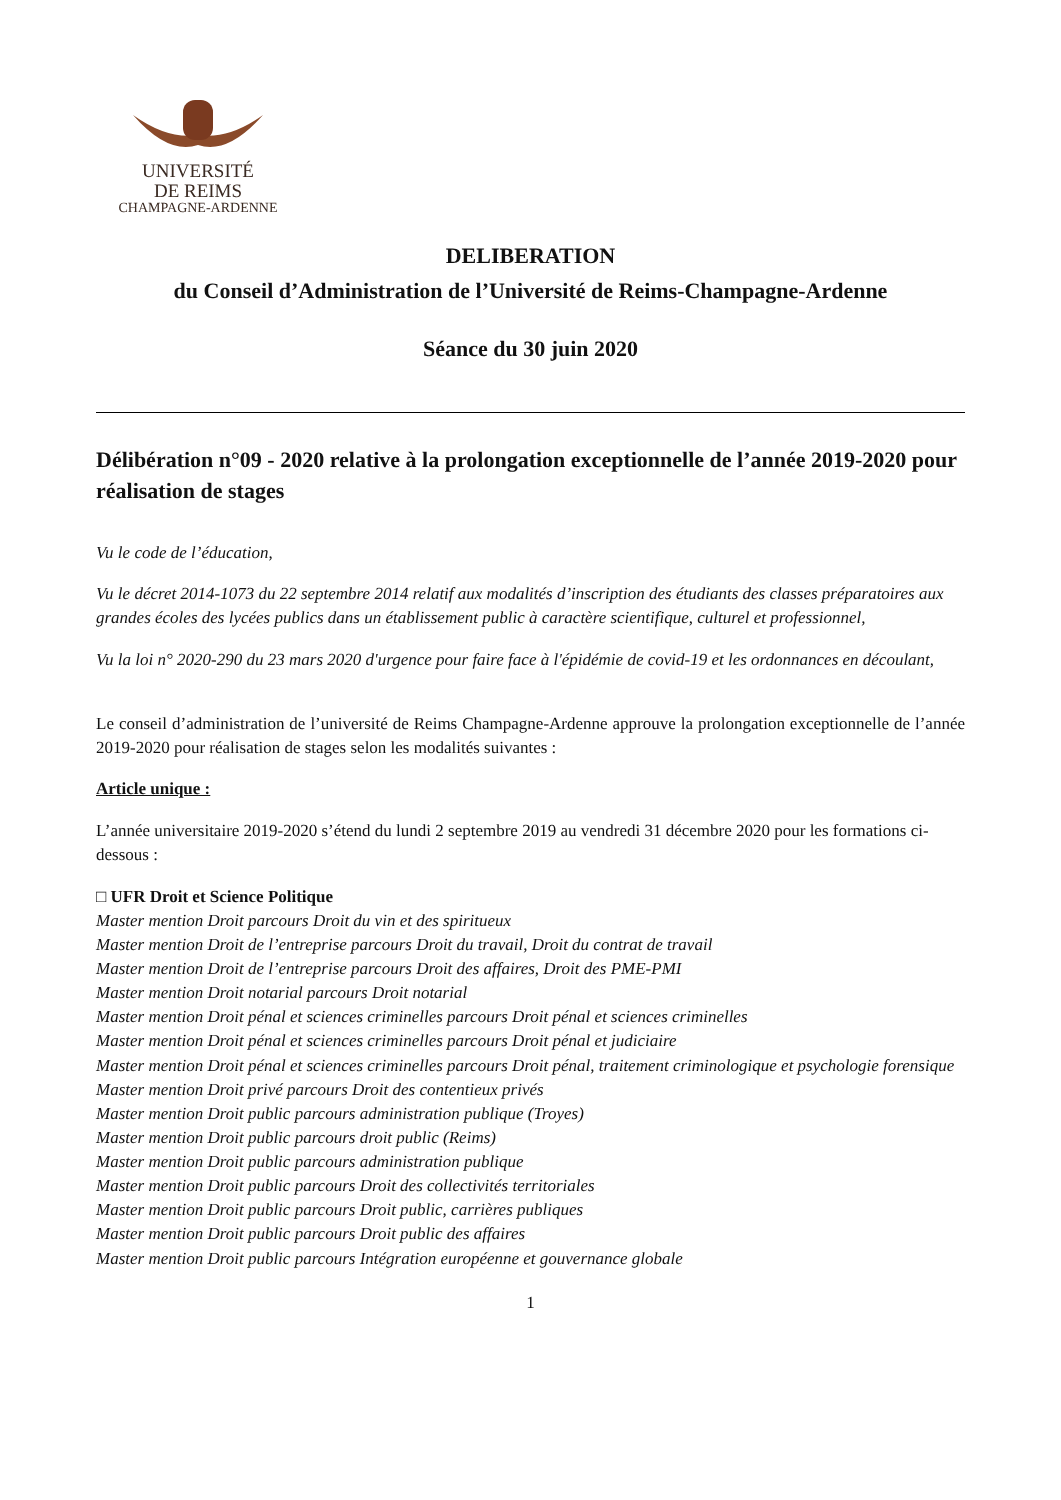UNIVERSITÉ
DE REIMS
CHAMPAGNE-ARDENNE
DELIBERATION
du Conseil d’Administration de l’Université de Reims-Champagne-Ardenne
Séance du 30 juin 2020
Délibération n°09 - 2020 relative à la prolongation exceptionnelle de l’année 2019-2020 pour réalisation de stages
Vu le code de l’éducation,
Vu le décret 2014-1073 du 22 septembre 2014 relatif aux modalités d’inscription des étudiants des classes préparatoires aux grandes écoles des lycées publics dans un établissement public à caractère scientifique, culturel et professionnel,
Vu la loi n° 2020-290 du 23 mars 2020 d'urgence pour faire face à l'épidémie de covid-19 et les ordonnances en découlant,
Le conseil d’administration de l’université de Reims Champagne-Ardenne approuve la prolongation exceptionnelle de l’année 2019-2020 pour réalisation de stages selon les modalités suivantes :
Article unique :
L’année universitaire 2019-2020 s’étend du lundi 2 septembre 2019 au vendredi 31 décembre 2020 pour les formations ci-dessous :
□ UFR Droit et Science Politique
Master mention Droit parcours Droit du vin et des spiritueux
Master mention Droit de l’entreprise parcours Droit du travail, Droit du contrat de travail
Master mention Droit de l’entreprise parcours Droit des affaires, Droit des PME-PMI
Master mention Droit notarial parcours Droit notarial
Master mention Droit pénal et sciences criminelles parcours Droit pénal et sciences criminelles
Master mention Droit pénal et sciences criminelles parcours Droit pénal et judiciaire
Master mention Droit pénal et sciences criminelles parcours Droit pénal, traitement criminologique et psychologie forensique
Master mention Droit privé parcours Droit des contentieux privés
Master mention Droit public parcours administration publique (Troyes)
Master mention Droit public parcours droit public (Reims)
Master mention Droit public parcours administration publique
Master mention Droit public parcours Droit des collectivités territoriales
Master mention Droit public parcours Droit public, carrières publiques
Master mention Droit public parcours Droit public des affaires
Master mention Droit public parcours Intégration européenne et gouvernance globale
1